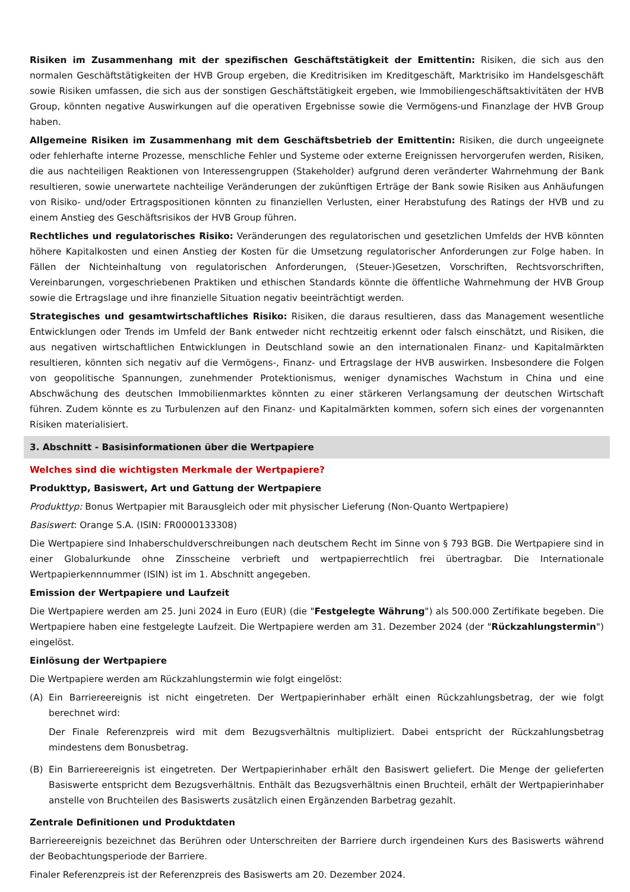Risiken im Zusammenhang mit der spezifischen Geschäftstätigkeit der Emittentin: Risiken, die sich aus den normalen Geschäftstätigkeiten der HVB Group ergeben, die Kreditrisiken im Kreditgeschäft, Marktrisiko im Handelsgeschäft sowie Risiken umfassen, die sich aus der sonstigen Geschäftstätigkeit ergeben, wie Immobiliengeschäftsaktivitäten der HVB Group, könnten negative Auswirkungen auf die operativen Ergebnisse sowie die Vermögens-und Finanzlage der HVB Group haben.
Allgemeine Risiken im Zusammenhang mit dem Geschäftsbetrieb der Emittentin: Risiken, die durch ungeeignete oder fehlerhafte interne Prozesse, menschliche Fehler und Systeme oder externe Ereignissen hervorgerufen werden, Risiken, die aus nachteiligen Reaktionen von Interessengruppen (Stakeholder) aufgrund deren veränderter Wahrnehmung der Bank resultieren, sowie unerwartete nachteilige Veränderungen der zukünftigen Erträge der Bank sowie Risiken aus Anhäufungen von Risiko- und/oder Ertragspositionen könnten zu finanziellen Verlusten, einer Herabstufung des Ratings der HVB und zu einem Anstieg des Geschäftsrisikos der HVB Group führen.
Rechtliches und regulatorisches Risiko: Veränderungen des regulatorischen und gesetzlichen Umfelds der HVB könnten höhere Kapitalkosten und einen Anstieg der Kosten für die Umsetzung regulatorischer Anforderungen zur Folge haben. In Fällen der Nichteinhaltung von regulatorischen Anforderungen, (Steuer-)Gesetzen, Vorschriften, Rechtsvorschriften, Vereinbarungen, vorgeschriebenen Praktiken und ethischen Standards könnte die öffentliche Wahrnehmung der HVB Group sowie die Ertragslage und ihre finanzielle Situation negativ beeinträchtigt werden.
Strategisches und gesamtwirtschaftliches Risiko: Risiken, die daraus resultieren, dass das Management wesentliche Entwicklungen oder Trends im Umfeld der Bank entweder nicht rechtzeitig erkennt oder falsch einschätzt, und Risiken, die aus negativen wirtschaftlichen Entwicklungen in Deutschland sowie an den internationalen Finanz- und Kapitalmärkten resultieren, könnten sich negativ auf die Vermögens-, Finanz- und Ertragslage der HVB auswirken. Insbesondere die Folgen von geopolitische Spannungen, zunehmender Protektionismus, weniger dynamisches Wachstum in China und eine Abschwächung des deutschen Immobilienmarktes könnten zu einer stärkeren Verlangsamung der deutschen Wirtschaft führen. Zudem könnte es zu Turbulenzen auf den Finanz- und Kapitalmärkten kommen, sofern sich eines der vorgenannten Risiken materialisiert.
3. Abschnitt - Basisinformationen über die Wertpapiere
Welches sind die wichtigsten Merkmale der Wertpapiere?
Produkttyp, Basiswert, Art und Gattung der Wertpapiere
Produkttyp: Bonus Wertpapier mit Barausgleich oder mit physischer Lieferung (Non-Quanto Wertpapiere)
Basiswert: Orange S.A. (ISIN: FR0000133308)
Die Wertpapiere sind Inhaberschuldverschreibungen nach deutschem Recht im Sinne von § 793 BGB. Die Wertpapiere sind in einer Globalurkunde ohne Zinsscheine verbrieft und wertpapierrechtlich frei übertragbar. Die Internationale Wertpapierkennnummer (ISIN) ist im 1. Abschnitt angegeben.
Emission der Wertpapiere und Laufzeit
Die Wertpapiere werden am 25. Juni 2024 in Euro (EUR) (die "Festgelegte Währung") als 500.000 Zertifikate begeben. Die Wertpapiere haben eine festgelegte Laufzeit. Die Wertpapiere werden am 31. Dezember 2024 (der "Rückzahlungstermin") eingelöst.
Einlösung der Wertpapiere
Die Wertpapiere werden am Rückzahlungstermin wie folgt eingelöst:
(A) Ein Barriereereignis ist nicht eingetreten. Der Wertpapierinhaber erhält einen Rückzahlungsbetrag, der wie folgt berechnet wird:
Der Finale Referenzpreis wird mit dem Bezugsverhältnis multipliziert. Dabei entspricht der Rückzahlungsbetrag mindestens dem Bonusbetrag.
(B) Ein Barriereereignis ist eingetreten. Der Wertpapierinhaber erhält den Basiswert geliefert. Die Menge der gelieferten Basiswerte entspricht dem Bezugsverhältnis. Enthält das Bezugsverhältnis einen Bruchteil, erhält der Wertpapierinhaber anstelle von Bruchteilen des Basiswerts zusätzlich einen Ergänzenden Barbetrag gezahlt.
Zentrale Definitionen und Produktdaten
Barriereereignis bezeichnet das Berühren oder Unterschreiten der Barriere durch irgendeinen Kurs des Basiswerts während der Beobachtungsperiode der Barriere.
Finaler Referenzpreis ist der Referenzpreis des Basiswerts am 20. Dezember 2024.